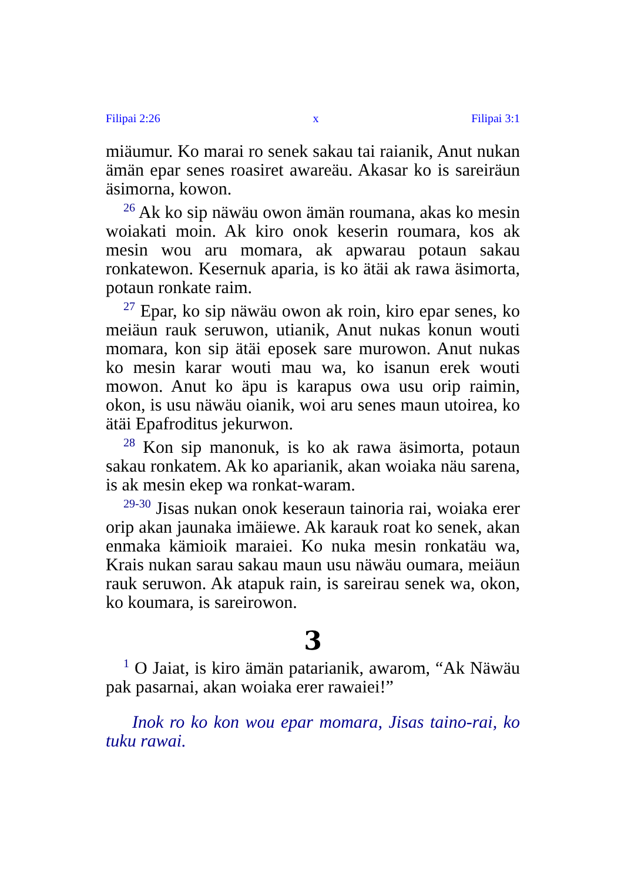Filipai 2:26 x Filipai 3:1
miäumur. Ko marai ro senek sakau tai raianik, Anut nukan ämän epar senes roasiret awareäu. Akasar ko is sareiräun äsimorna, kowon.
<sup>26</sup> Ak ko sip näwäu owon ämän roumana, akas ko mesin woiakati moin. Ak kiro onok keserin roumara, kos ak mesin wou aru momara, ak apwarau potaun sakau ronkatewon. Kesernuk aparia, is ko ätäi ak rawa äsimorta, potaun ronkate raim.
<sup>27</sup> Epar, ko sip näwäu owon ak roin, kiro epar senes, ko meiäun rauk seruwon, utianik, Anut nukas konun wouti momara, kon sip ätäi eposek sare murowon. Anut nukas ko mesin karar wouti mau wa, ko isanun erek wouti mowon. Anut ko äpu is karapus owa usu orip raimin, okon, is usu näwäu oianik, woi aru senes maun utoirea, ko ätäi Epafroditus jekurwon.
<sup>28</sup> Kon sip manonuk, is ko ak rawa äsimorta, potaun sakau ronkatem. Ak ko aparianik, akan woiaka näu sarena, is ak mesin ekep wa ronkat-waram.
<sup>29-30</sup> Jisas nukan onok keseraun tainoria rai, woiaka erer orip akan jaunaka imäiewe. Ak karauk roat ko senek, akan enmaka kämioik maraiei. Ko nuka mesin ronkatäu wa, Krais nukan sarau sakau maun usu näwäu oumara, meiäun rauk seruwon. Ak atapuk rain, is sareirau senek wa, okon, ko koumara, is sareirowon.
3
<sup>1</sup> O Jaiat, is kiro ämän patarianik, awarom, “Ak Näwäu pak pasarnai, akan woiaka erer rawaiei!”
Inok ro ko kon wou epar momara, Jisas taino-rai, ko tuku rawai.